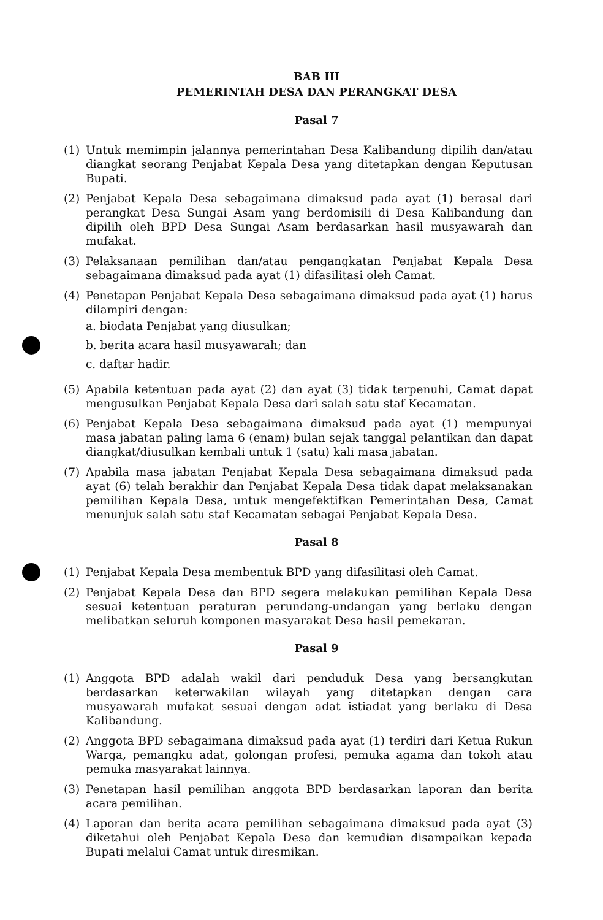BAB III
PEMERINTAH DESA DAN PERANGKAT DESA
Pasal 7
(1) Untuk memimpin jalannya pemerintahan Desa Kalibandung dipilih dan/atau diangkat seorang Penjabat Kepala Desa yang ditetapkan dengan Keputusan Bupati.
(2) Penjabat Kepala Desa sebagaimana dimaksud pada ayat (1) berasal dari perangkat Desa Sungai Asam yang berdomisili di Desa Kalibandung dan dipilih oleh BPD Desa Sungai Asam berdasarkan hasil musyawarah dan mufakat.
(3) Pelaksanaan pemilihan dan/atau pengangkatan Penjabat Kepala Desa sebagaimana dimaksud pada ayat (1) difasilitasi oleh Camat.
(4) Penetapan Penjabat Kepala Desa sebagaimana dimaksud pada ayat (1) harus dilampiri dengan:
a. biodata Penjabat yang diusulkan;
b. berita acara hasil musyawarah; dan
c. daftar hadir.
(5) Apabila ketentuan pada ayat (2) dan ayat (3) tidak terpenuhi, Camat dapat mengusulkan Penjabat Kepala Desa dari salah satu staf Kecamatan.
(6) Penjabat Kepala Desa sebagaimana dimaksud pada ayat (1) mempunyai masa jabatan paling lama 6 (enam) bulan sejak tanggal pelantikan dan dapat diangkat/diusulkan kembali untuk 1 (satu) kali masa jabatan.
(7) Apabila masa jabatan Penjabat Kepala Desa sebagaimana dimaksud pada ayat (6) telah berakhir dan Penjabat Kepala Desa tidak dapat melaksanakan pemilihan Kepala Desa, untuk mengefektifkan Pemerintahan Desa, Camat menunjuk salah satu staf Kecamatan sebagai Penjabat Kepala Desa.
Pasal 8
(1) Penjabat Kepala Desa membentuk BPD yang difasilitasi oleh Camat.
(2) Penjabat Kepala Desa dan BPD segera melakukan pemilihan Kepala Desa sesuai ketentuan peraturan perundang-undangan yang berlaku dengan melibatkan seluruh komponen masyarakat Desa hasil pemekaran.
Pasal 9
(1) Anggota BPD adalah wakil dari penduduk Desa yang bersangkutan berdasarkan keterwakilan wilayah yang ditetapkan dengan cara musyawarah mufakat sesuai dengan adat istiadat yang berlaku di Desa Kalibandung.
(2) Anggota BPD sebagaimana dimaksud pada ayat (1) terdiri dari Ketua Rukun Warga, pemangku adat, golongan profesi, pemuka agama dan tokoh atau pemuka masyarakat lainnya.
(3) Penetapan hasil pemilihan anggota BPD berdasarkan laporan dan berita acara pemilihan.
(4) Laporan dan berita acara pemilihan sebagaimana dimaksud pada ayat (3) diketahui oleh Penjabat Kepala Desa dan kemudian disampaikan kepada Bupati melalui Camat untuk diresmikan.